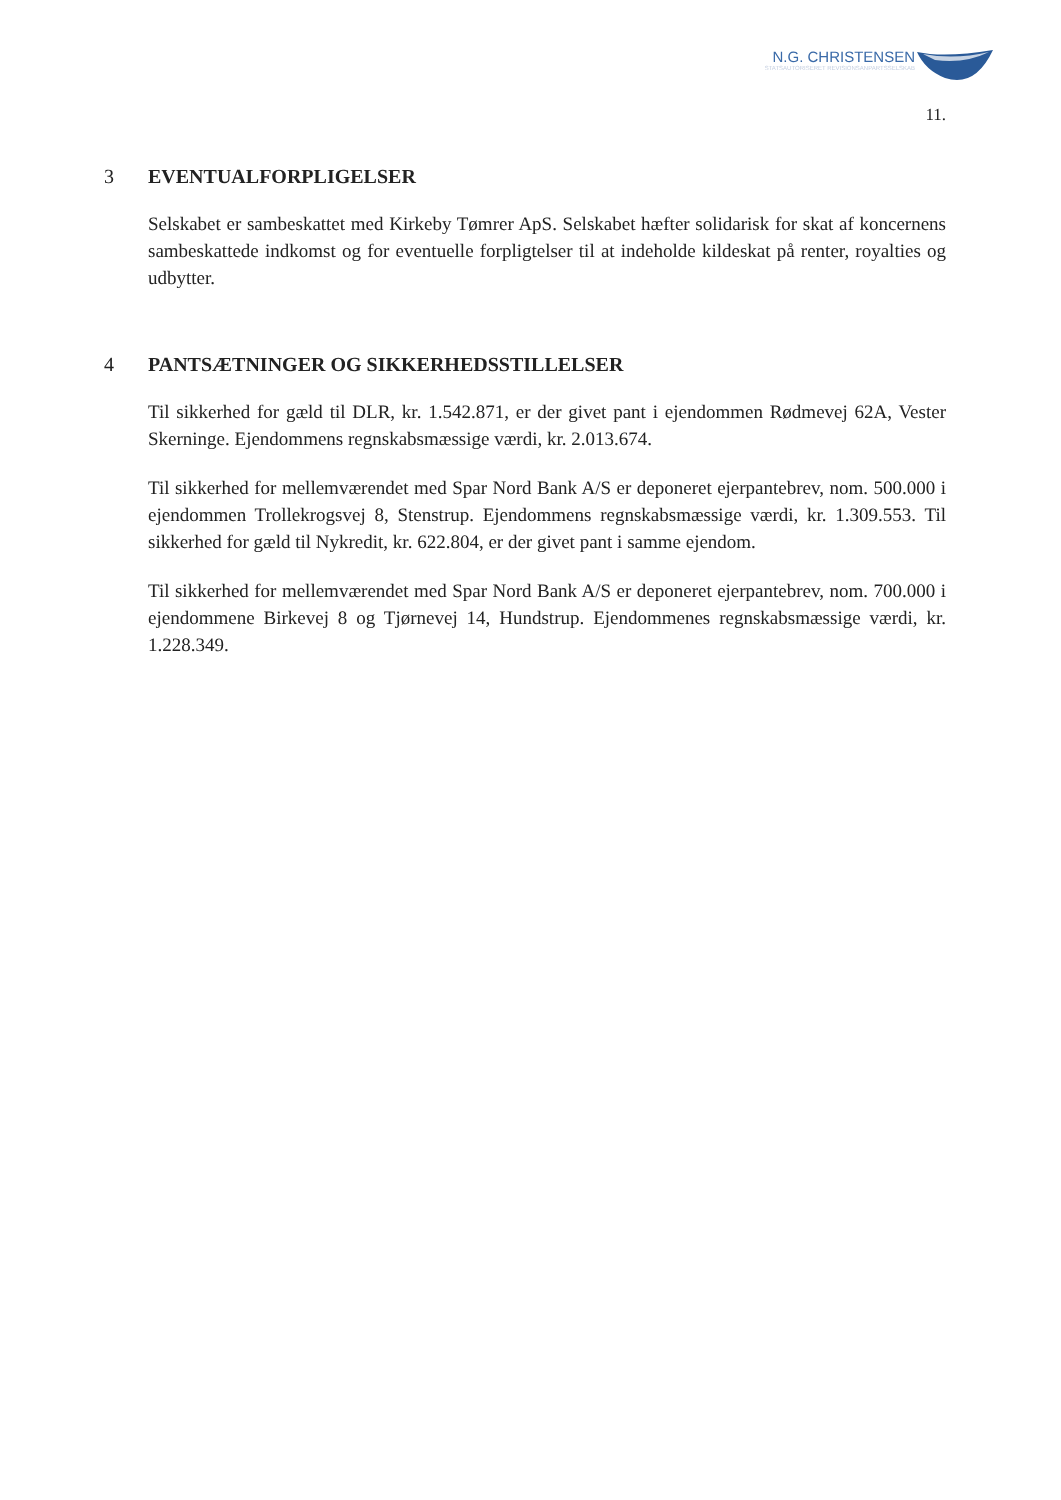N.G. CHRISTENSEN
STATSAUTORISERET REVISIONSANPARTSSELSKAB
11.
3 EVENTUALFORPLIGELSER
Selskabet er sambeskattet med Kirkeby Tømrer ApS. Selskabet hæfter solidarisk for skat af koncernens sambeskattede indkomst og for eventuelle forpligtelser til at indeholde kildeskat på renter, royalties og udbytter.
4 PANTSÆTNINGER OG SIKKERHEDSSTILLELSER
Til sikkerhed for gæld til DLR, kr. 1.542.871, er der givet pant i ejendommen Rødmevej 62A, Vester Skerninge. Ejendommens regnskabsmæssige værdi, kr. 2.013.674.
Til sikkerhed for mellemværendet med Spar Nord Bank A/S er deponeret ejerpantebrev, nom. 500.000 i ejendommen Trollekrogsvej 8, Stenstrup. Ejendommens regnskabsmæssige værdi, kr. 1.309.553. Til sikkerhed for gæld til Nykredit, kr. 622.804, er der givet pant i samme ejendom.
Til sikkerhed for mellemværendet med Spar Nord Bank A/S er deponeret ejerpantebrev, nom. 700.000 i ejendommene Birkevej 8 og Tjørnevej 14, Hundstrup. Ejendommenes regnskabsmæssige værdi, kr. 1.228.349.